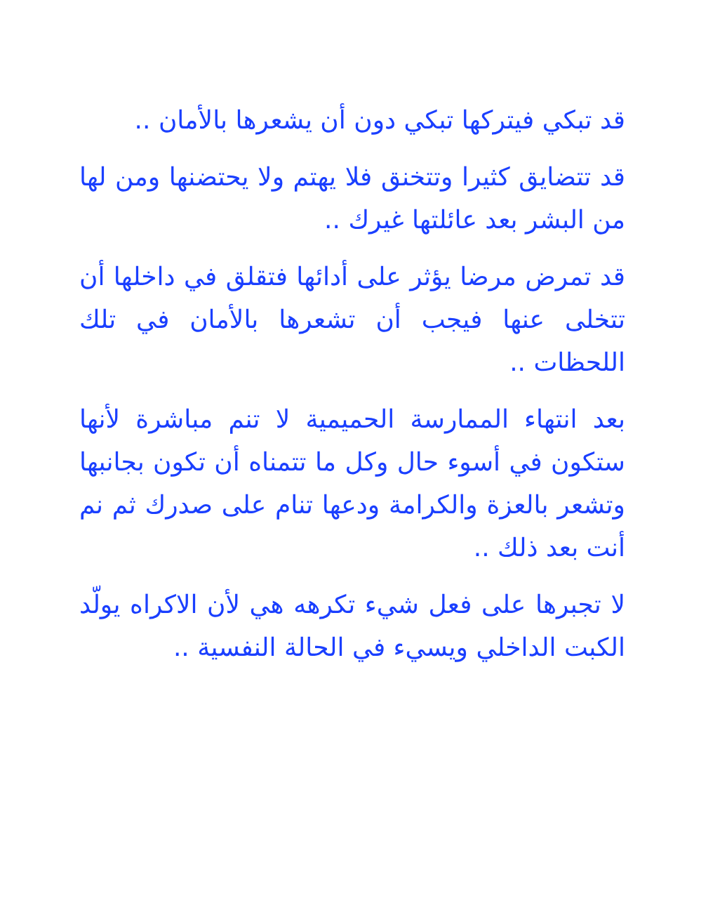قد تبكي فيتركها تبكي دون أن يشعرها بالأمان ..
قد تتضايق كثيرا وتتخنق فلا يهتم ولا يحتضنها ومن لها من البشر بعد عائلتها غيرك ..
قد تمرض مرضا يؤثر على أدائها فتقلق في داخلها أن تتخلى عنها فيجب أن تشعرها بالأمان في تلك اللحظات ..
بعد انتهاء الممارسة الحميمية لا تنم مباشرة لأنها ستكون في أسوء حال وكل ما تتمناه أن تكون بجانبها وتشعر بالعزة والكرامة ودعها تنام على صدرك ثم نم أنت بعد ذلك ..
لا تجبرها على فعل شيء تكرهه هي لأن الاكراه يولّد الكبت الداخلي ويسيء في الحالة النفسية ..